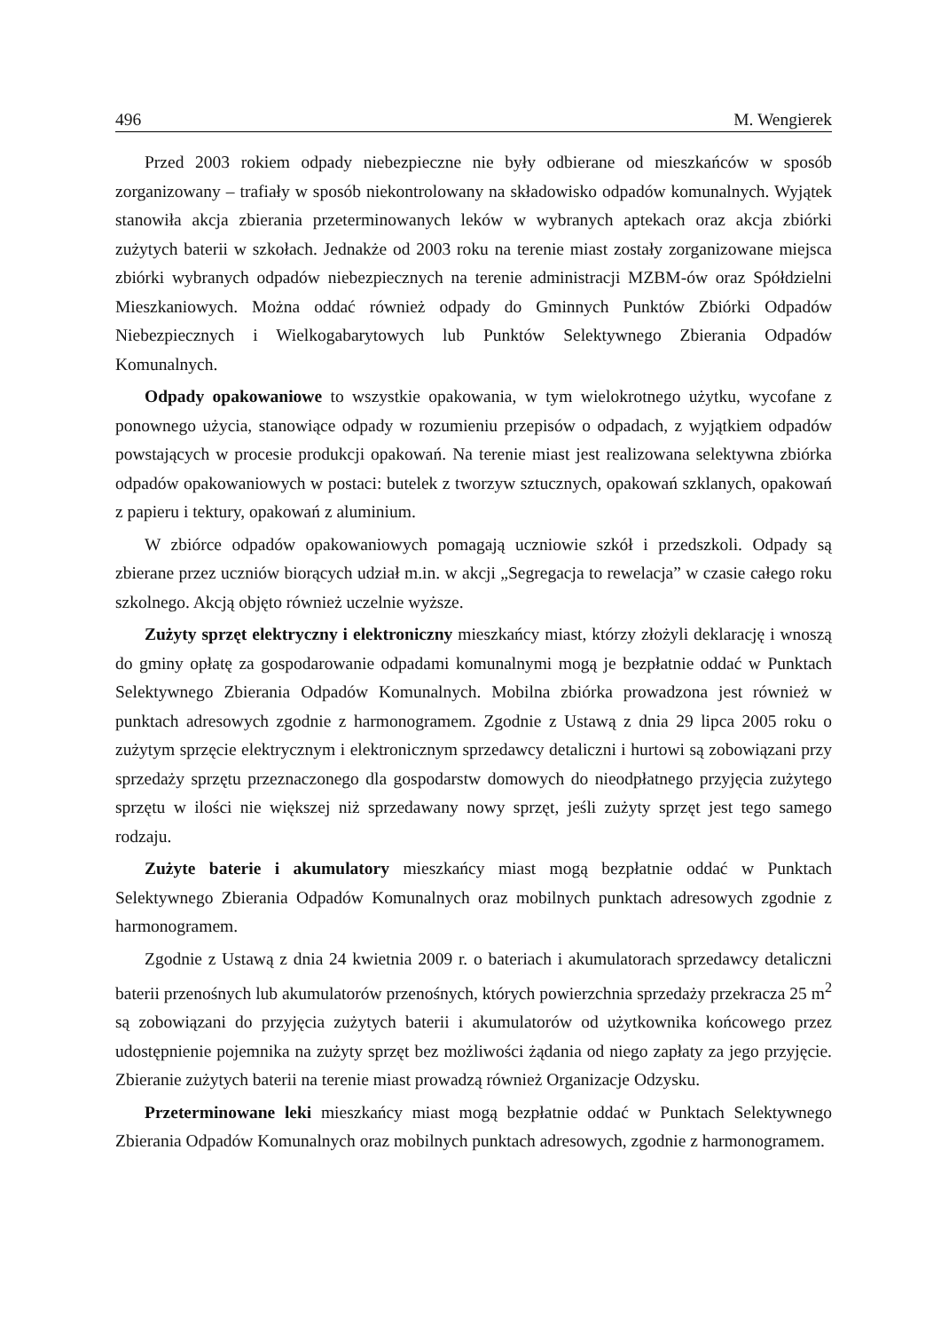496 M. Wengierek
Przed 2003 rokiem odpady niebezpieczne nie były odbierane od mieszkańców w sposób zorganizowany – trafiały w sposób niekontrolowany na składowisko odpadów komunalnych. Wyjątek stanowiła akcja zbierania przeterminowanych leków w wybranych aptekach oraz akcja zbiórki zużytych baterii w szkołach. Jednakże od 2003 roku na terenie miast zostały zorganizowane miejsca zbiórki wybranych odpadów niebezpiecznych na terenie administracji MZBM-ów oraz Spółdzielni Mieszkaniowych. Można oddać również odpady do Gminnych Punktów Zbiórki Odpadów Niebezpiecznych i Wielkogabarytowych lub Punktów Selektywnego Zbierania Odpadów Komunalnych.
Odpady opakowaniowe to wszystkie opakowania, w tym wielokrotnego użytku, wycofane z ponownego użycia, stanowiące odpady w rozumieniu przepisów o odpadach, z wyjątkiem odpadów powstających w procesie produkcji opakowań. Na terenie miast jest realizowana selektywna zbiórka odpadów opakowaniowych w postaci: butelek z tworzyw sztucznych, opakowań szklanych, opakowań z papieru i tektury, opakowań z aluminium.
W zbiórce odpadów opakowaniowych pomagają uczniowie szkół i przedszkoli. Odpady są zbierane przez uczniów biorących udział m.in. w akcji „Segregacja to rewelacja” w czasie całego roku szkolnego. Akcją objęto również uczelnie wyższe.
Zużyty sprzęt elektryczny i elektroniczny mieszkańcy miast, którzy złożyli deklarację i wnoszą do gminy opłatę za gospodarowanie odpadami komunalnymi mogą je bezpłatnie oddać w Punktach Selektywnego Zbierania Odpadów Komunalnych. Mobilna zbiórka prowadzona jest również w punktach adresowych zgodnie z harmonogramem. Zgodnie z Ustawą z dnia 29 lipca 2005 roku o zużytym sprzęcie elektrycznym i elektronicznym sprzedawcy detaliczni i hurtowi są zobowiązani przy sprzedaży sprzętu przeznaczonego dla gospodarstw domowych do nieodpłatnego przyjęcia zużytego sprzętu w ilości nie większej niż sprzedawany nowy sprzęt, jeśli zużyty sprzęt jest tego samego rodzaju.
Zużyte baterie i akumulatory mieszkańcy miast mogą bezpłatnie oddać w Punktach Selektywnego Zbierania Odpadów Komunalnych oraz mobilnych punktach adresowych zgodnie z harmonogramem.
Zgodnie z Ustawą z dnia 24 kwietnia 2009 r. o bateriach i akumulatorach sprzedawcy detaliczni baterii przenośnych lub akumulatorów przenośnych, których powierzchnia sprzedaży przekracza 25 m<sup>2</sup> są zobowiązani do przyjęcia zużytych baterii i akumulatorów od użytkownika końcowego przez udostępnienie pojemnika na zużyty sprzęt bez możliwości żądania od niego zapłaty za jego przyjęcie. Zbieranie zużytych baterii na terenie miast prowadzą również Organizacje Odzysku.
Przeterminowane leki mieszkańcy miast mogą bezpłatnie oddać w Punktach Selektywnego Zbierania Odpadów Komunalnych oraz mobilnych punktach adresowych, zgodnie z harmonogramem.